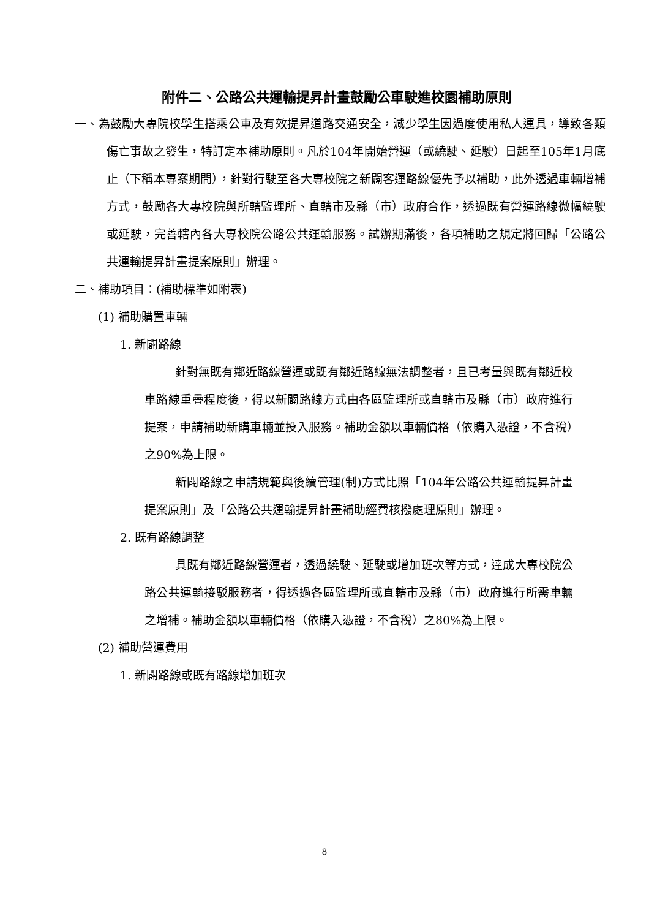附件二、公路公共運輸提昇計畫鼓勵公車駛進校園補助原則
一、為鼓勵大專院校學生搭乘公車及有效提昇道路交通安全，減少學生因過度使用私人運具，導致各類傷亡事故之發生，特訂定本補助原則。凡於104年開始營運（或繞駛、延駛）日起至105年1月底止（下稱本專案期間），針對行駛至各大專校院之新闢客運路線優先予以補助，此外透過車輛增補方式，鼓勵各大專校院與所轄監理所、直轄市及縣（市）政府合作，透過既有營運路線微幅繞駛或延駛，完善轄內各大專校院公路公共運輸服務。試辦期滿後，各項補助之規定將回歸「公路公共運輸提昇計畫提案原則」辦理。
二、補助項目：(補助標準如附表)
(1) 補助購置車輛
1. 新闢路線
針對無既有鄰近路線營運或既有鄰近路線無法調整者，且已考量與既有鄰近校車路線重疊程度後，得以新闢路線方式由各區監理所或直轄市及縣（市）政府進行提案，申請補助新購車輛並投入服務。補助金額以車輛價格（依購入憑證，不含稅）之90%為上限。
新闢路線之申請規範與後續管理(制)方式比照「104年公路公共運輸提昇計畫提案原則」及「公路公共運輸提昇計畫補助經費核撥處理原則」辦理。
2. 既有路線調整
具既有鄰近路線營運者，透過繞駛、延駛或增加班次等方式，達成大專校院公路公共運輸接駁服務者，得透過各區監理所或直轄市及縣（市）政府進行所需車輛之增補。補助金額以車輛價格（依購入憑證，不含稅）之80%為上限。
(2) 補助營運費用
1. 新闢路線或既有路線增加班次
8